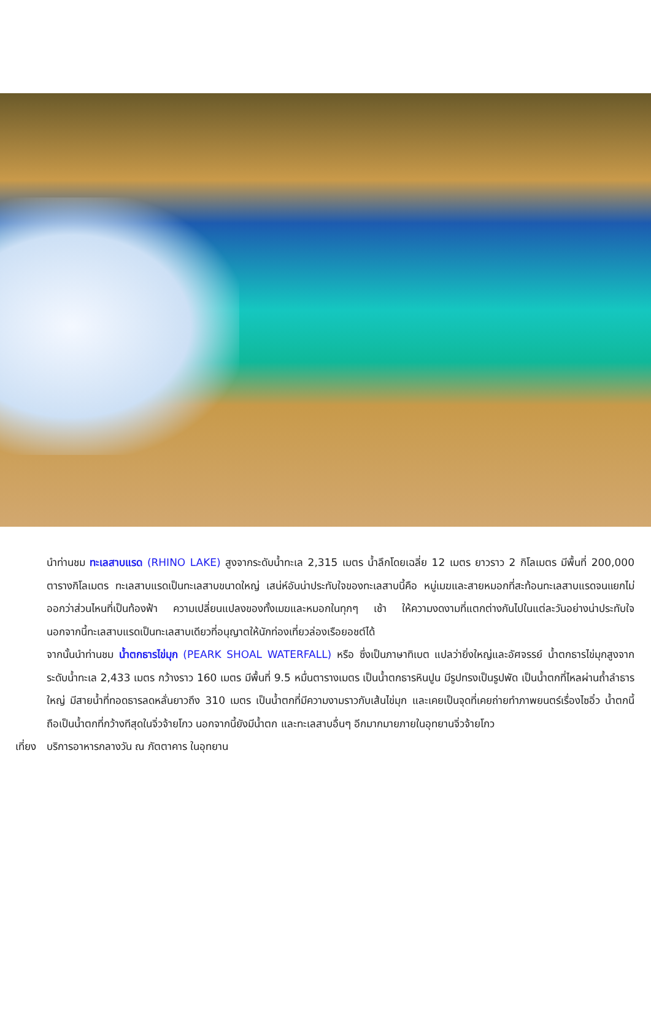นำท่านชม ทะเลสาบแรด (RHINO LAKE) สูงจากระดับน้ำทะเล 2,315 เมตร น้ำลึกโดยเฉลี่ย 12 เมตร ยาวราว 2 กิโลเมตร มีพื้นที่ 200,000 ตารางกิโลเมตร ทะเลสาบแรดเป็นทะเลสาบขนาดใหญ่ เสน่ห์อันน่าประทับใจของทะเลสาบนี้คือ หมู่เมฆและสายหมอกที่สะท้อนทะเลสาบแรดจนแยกไม่ออกว่าส่วนไหนที่เป็นท้องฟ้า ความเปลี่ยนแปลงของทั้งเมฆและหมอกในทุกๆ เช้า ให้ความงดงามที่แตกต่างกันไปในแต่ละวันอย่างน่าประทับใจ นอกจากนี้ทะเลสาบแรดเป็นทะเลสาบเดียวที่อนุญาตให้นักท่องเที่ยวล่องเรือยอชต์ได้
จากนั้นนำท่านชม น้ำตกธารไข่มุก (PEARK SHOAL WATERFALL) หรือ ซึ่งเป็นภาษาทิเบต แปลว่ายิ่งใหญ่และอัศจรรย์ น้ำตกธารไข่มุกสูงจากระดับน้ำทะเล 2,433 เมตร กว้างราว 160 เมตร มีพื้นที่ 9.5 หมื่นตารางเมตร เป็นน้ำตกธารหินปูน มีรูปทรงเป็นรูปพัด เป็นน้ำตกที่ไหลผ่านถ้ำลำธารใหญ่ มีสายน้ำที่ทอดธารลดหลั่นยาวถึง 310 เมตร เป็นน้ำตกที่มีความงามราวกับเส้นไข่มุก และเคยเป็นจุดที่เคยถ่ายทำภาพยนตร์เรื่องไซอิ๋ว น้ำตกนี้ถือเป็นน้ำตกที่กว้างทีสุดในจิ่วจ้ายโกว นอกจากนี้ยังมีน้ำตก และทะเลสาบอื่นๆ อีกมากมายภายในอุทยานจิ่วจ้ายโกว
เที่ยง บริการอาหารกลางวัน ณ ภัตตาคาร ในอุทยาน